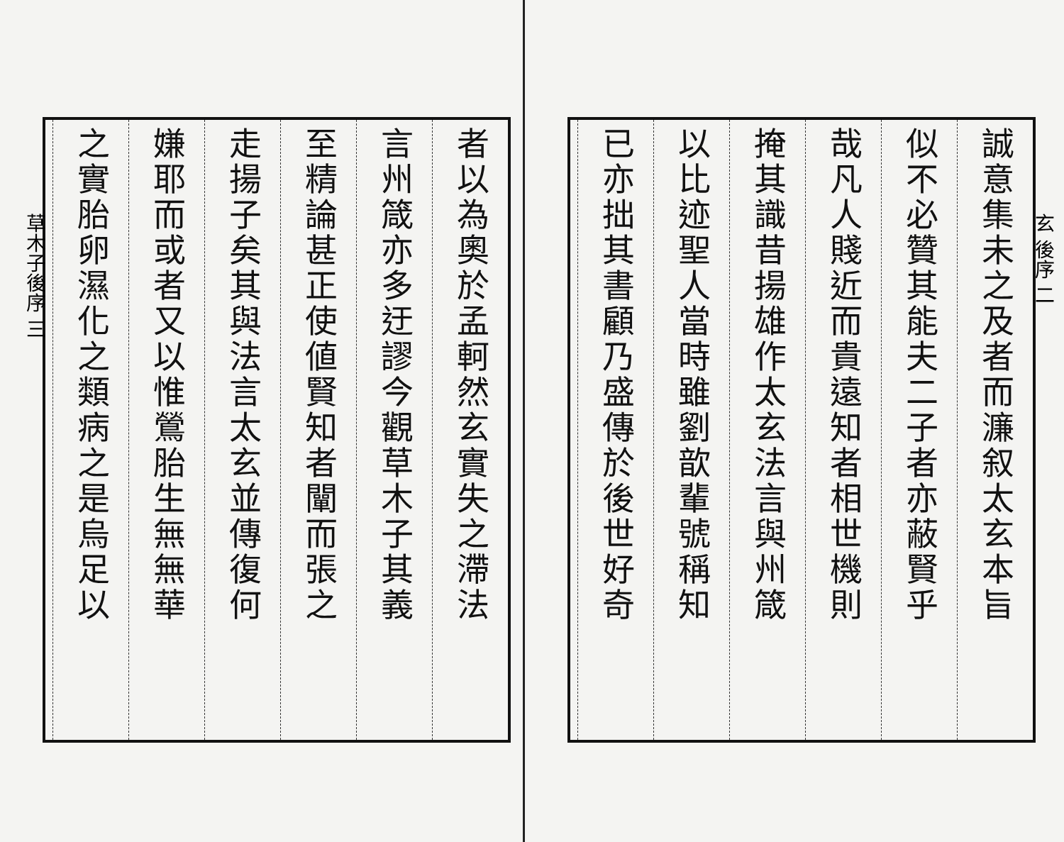玄 後序 二
誠意集未之及者而濂叙太玄本旨
似不必贊其能夫二子者亦蔽賢乎
哉凡人賤近而貴遠知者相世機則
掩其識昔揚雄作太玄法言與州箴
以比迹聖人當時雖劉歆輩號稱知
已亦拙其書顧乃盛傳於後世好奇
者以為奧於孟軻然玄實失之滯法
言州箴亦多迂謬今觀草木子其義
至精論甚正使値賢知者闡而張之
走揚子矣其與法言太玄並傳復何
嫌耶而或者又以惟鶯胎生無無華
之實胎卵濕化之類病之是烏足以
草木子後序 三